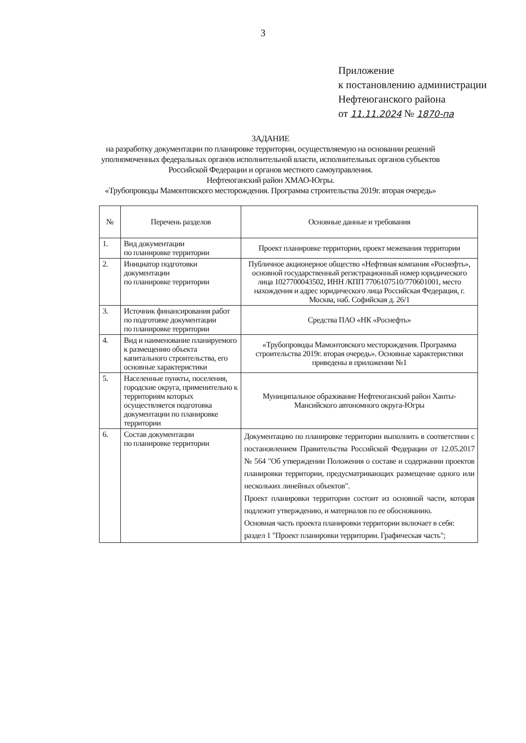3
Приложение
к постановлению администрации
Нефтеюганского района
от 11.11.2024 № 1870-па
ЗАДАНИЕ
на разработку документации по планировке территории, осуществляемую на основании решений уполномоченных федеральных органов исполнительной власти, исполнительных органов субъектов Российской Федерации и органов местного самоуправления.
Нефтеюганский район ХМАО-Югры.
«Трубопроводы Мамонтовского месторождения. Программа строительства 2019г. вторая очередь»
| № | Перечень разделов | Основные данные и требования |
| --- | --- | --- |
| 1. | Вид документации по планировке территории | Проект планировке территории, проект межевания территории |
| 2. | Инициатор подготовки документации по планировке территории | Публичное акционерное общество «Нефтяная компания «Роснефть», основной государственный регистрационный номер юридического лица 1027700043502, ИНН /КПП 7706107510/770601001, место нахождения и адрес юридического лица Российская Федерация, г. Москва, наб. Софийская д. 26/1 |
| 3. | Источник финансирования работ по подготовке документации по планировке территории | Средства ПАО «НК «Роснефть» |
| 4. | Вид и наименование планируемого к размещению объекта капитального строительства, его основные характеристики | «Трубопроводы Мамонтовского месторождения. Программа строительства 2019г. вторая очередь». Основные характеристики приведены в приложении №1 |
| 5. | Населенные пункты, поселения, городские округа, применительно к территориям которых осуществляется подготовка документации по планировке территории | Муниципальное образование Нефтеюганский район Ханты- Мансийского автономного округа-Югры |
| 6. | Состав документации по планировке территории | Документацию по планировке территории выполнить в соответствии с постановлением Правительства Российской Федерации от 12.05.2017 № 564 "Об утверждении Положения о составе и содержании проектов планировки территории, предусматривающих размещение одного или нескольких линейных объектов". Проект планировки территории состоит из основной части, которая подлежит утверждению, и материалов по ее обоснованию. Основная часть проекта планировки территории включает в себя: раздел 1 "Проект планировки территории. Графическая часть"; |